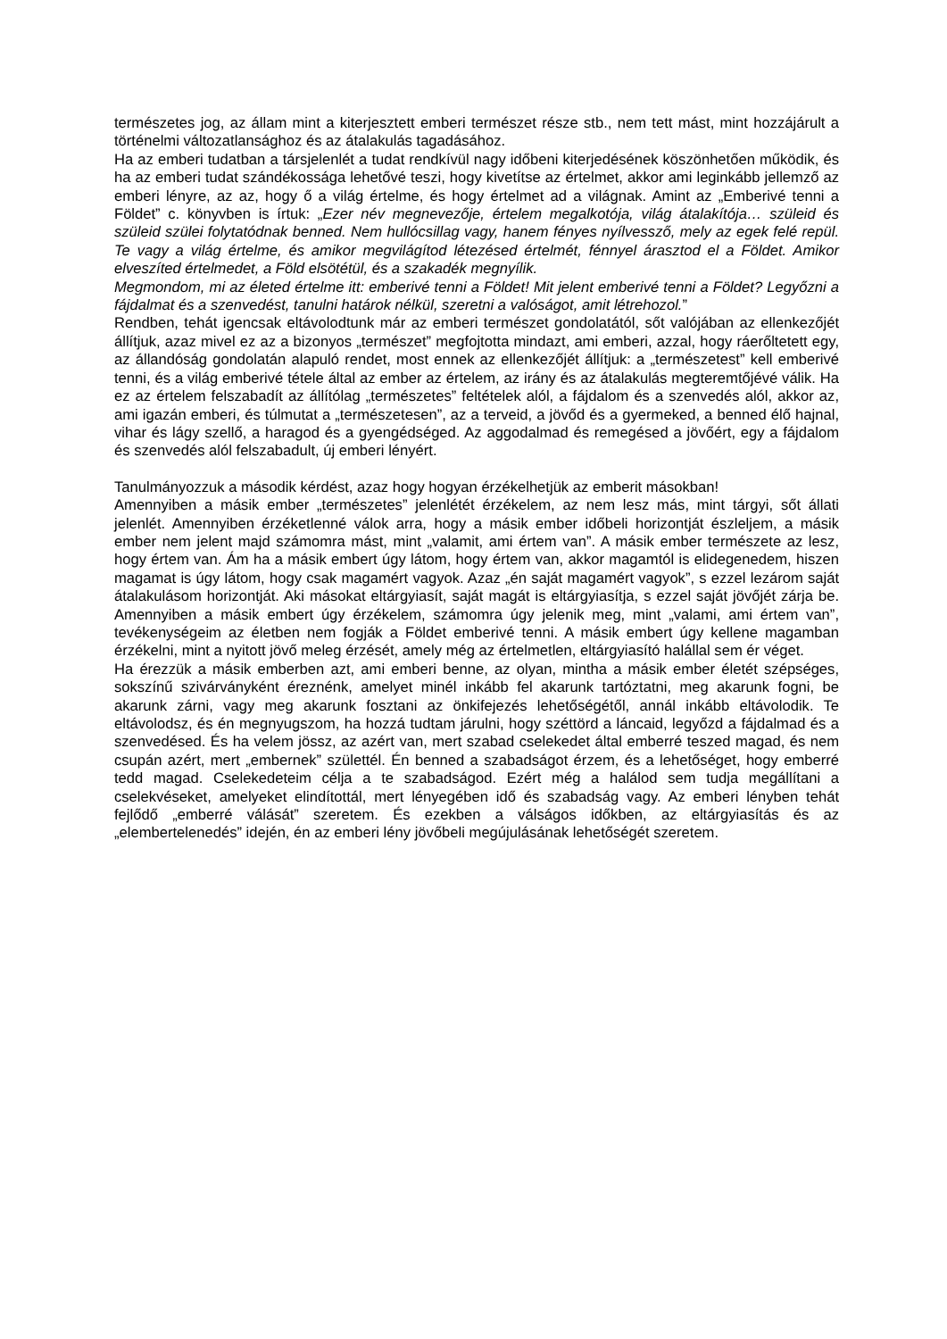természetes jog, az állam mint a kiterjesztett emberi természet része stb., nem tett mást, mint hozzájárult a történelmi változatlansághoz és az átalakulás tagadásához.
Ha az emberi tudatban a társjelenlét a tudat rendkívül nagy időbeni kiterjedésének köszönhetően működik, és ha az emberi tudat szándékossága lehetővé teszi, hogy kivetítse az értelmet, akkor ami leginkább jellemző az emberi lényre, az az, hogy ő a világ értelme, és hogy értelmet ad a világnak. Amint az „Emberivé tenni a Földet” c. könyvben is írtuk: „Ezer név megnevezője, értelem megalkotója, világ átalakítója… szüleid és szüleid szülei folytatódnak benned. Nem hullócsillag vagy, hanem fényes nyílvessző, mely az egek felé repül. Te vagy a világ értelme, és amikor megvilágítod létezésed értelmét, fénnyel árasztod el a Földet. Amikor elveszíted értelmedet, a Föld elsötétül, és a szakadék megnyílik.
Megmondom, mi az életed értelme itt: emberivé tenni a Földet! Mit jelent emberivé tenni a Földet? Legyőzni a fájdalmat és a szenvedést, tanulni határok nélkül, szeretni a valóságot, amit létrehozol.”
Rendben, tehát igencsak eltávolodtunk már az emberi természet gondolatától, sőt valójában az ellenkezőjét állítjuk, azaz mivel ez az a bizonyos „természet” megfojtotta mindazt, ami emberi, azzal, hogy ráerőltetett egy, az állandóság gondolatán alapuló rendet, most ennek az ellenkezőjét állítjuk: a „természetest” kell emberivé tenni, és a világ emberivé tétele által az ember az értelem, az irány és az átalakulás megteremtőjévé válik. Ha ez az értelem felszabadít az állítólag „természetes” feltételek alól, a fájdalom és a szenvedés alól, akkor az, ami igazán emberi, és túlmutat a „természetesen”, az a terveid, a jövőd és a gyermeked, a benned élő hajnal, vihar és lágy szellő, a haragod és a gyengédséged. Az aggodalmad és remegésed a jövőért, egy a fájdalom és szenvedés alól felszabadult, új emberi lényért.
Tanulmányozzuk a második kérdést, azaz hogy hogyan érzékelhetjük az emberit másokban!
Amennyiben a másik ember „természetes” jelenlétét érzékelem, az nem lesz más, mint tárgyi, sőt állati jelenlét. Amennyiben érzéketlenné válok arra, hogy a másik ember időbeli horizontját észleljem, a másik ember nem jelent majd számomra mást, mint „valamit, ami értem van”. A másik ember természete az lesz, hogy értem van. Ám ha a másik embert úgy látom, hogy értem van, akkor magamtól is elidegenedem, hiszen magamat is úgy látom, hogy csak magamért vagyok. Azaz „én saját magamért vagyok”, s ezzel lezárom saját átalakulásom horizontját. Aki másokat eltárgyiasít, saját magát is eltárgyiasítja, s ezzel saját jövőjét zárja be. Amennyiben a másik embert úgy érzékelem, számomra úgy jelenik meg, mint „valami, ami értem van”, tevékenységeim az életben nem fogják a Földet emberivé tenni. A másik embert úgy kellene magamban érzékelni, mint a nyitott jövő meleg érzését, amely még az értelmetlen, eltárgyiasító halállal sem ér véget.
Ha érezzük a másik emberben azt, ami emberi benne, az olyan, mintha a másik ember életét szépséges, sokszínű szivárványként éreznénk, amelyet minél inkább fel akarunk tartóztatni, meg akarunk fogni, be akarunk zárni, vagy meg akarunk fosztani az önkifejezés lehetőségétől, annál inkább eltávolodik. Te eltávolodsz, és én megnyugszom, ha hozzá tudtam járulni, hogy széttörd a láncaid, legyőzd a fájdalmad és a szenvedésed. És ha velem jössz, az azért van, mert szabad cselekedet által emberré teszed magad, és nem csupán azért, mert „embernek” születtél. Én benned a szabadságot érzem, és a lehetőséget, hogy emberré tedd magad. Cselekedeteim célja a te szabadságod. Ezért még a halálod sem tudja megállítani a cselekvéseket, amelyeket elindítottál, mert lényegében idő és szabadság vagy. Az emberi lényben tehát fejlődő „emberré válását” szeretem. És ezekben a válságos időkben, az eltárgyiasítás és az „elembertelenedés” idején, én az emberi lény jövőbeli megújulásának lehetőségét szeretem.